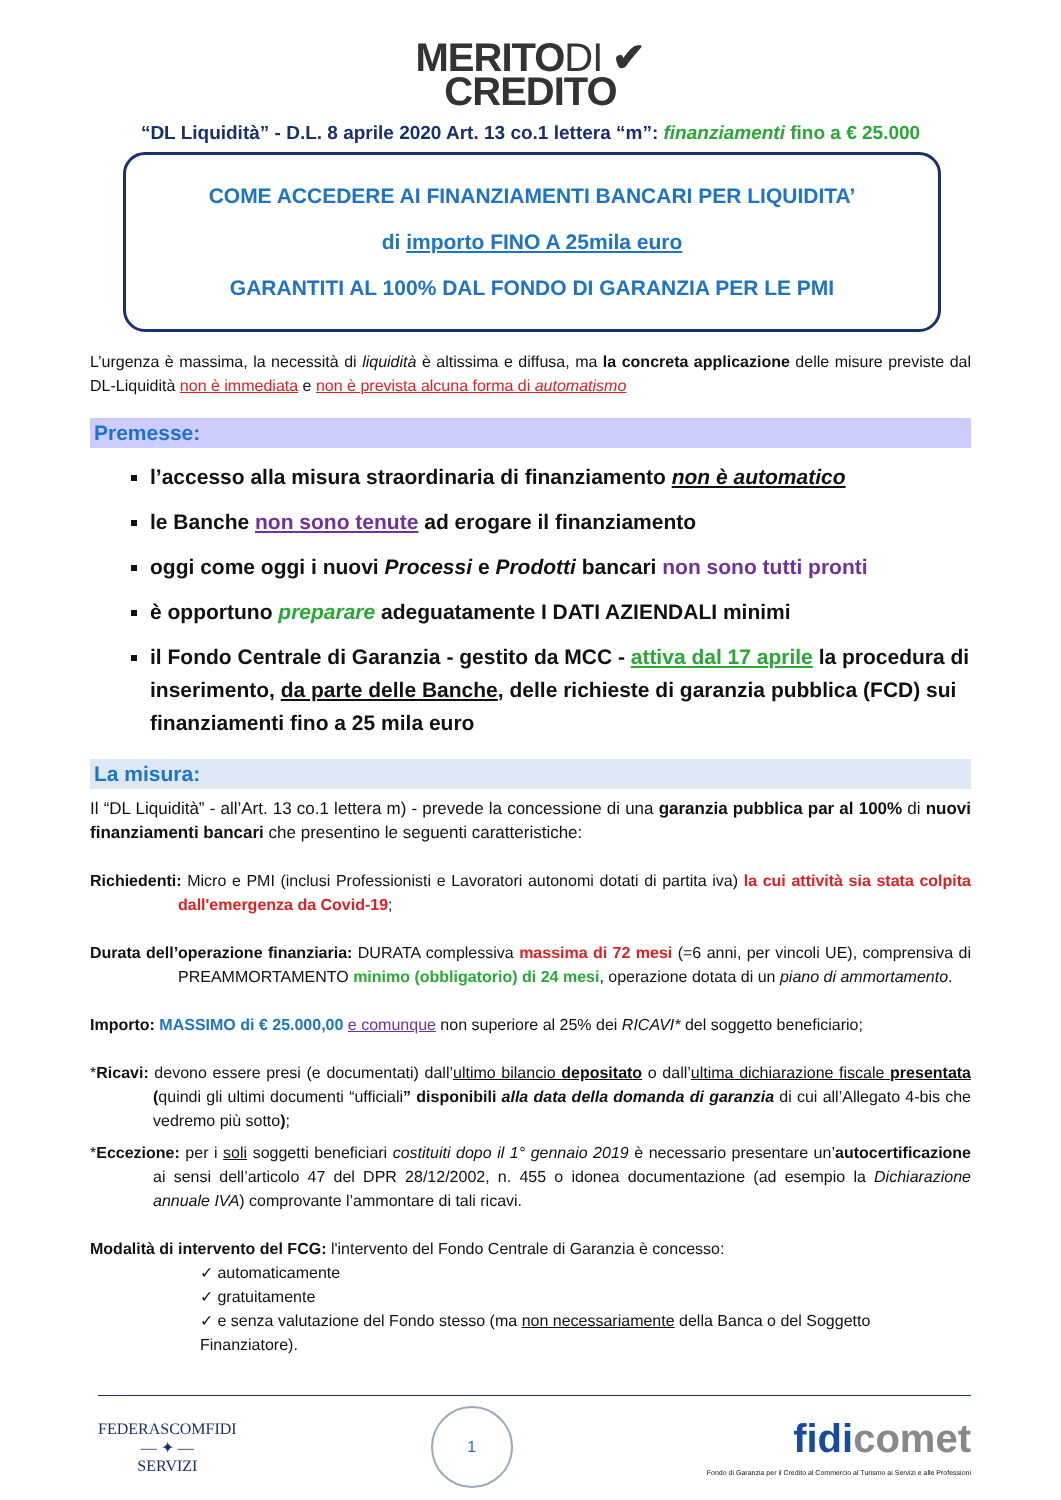MERITODI ✔
CREDITO
“DL Liquidità” - D.L. 8 aprile 2020 Art. 13 co.1 lettera “m”: finanziamenti fino a € 25.000
COME ACCEDERE AI FINANZIAMENTI BANCARI PER LIQUIDITA’
di importo FINO A 25mila euro
GARANTITI AL 100% DAL FONDO DI GARANZIA PER LE PMI
L’urgenza è massima, la necessità di liquidità è altissima e diffusa, ma la concreta applicazione delle misure previste dal DL-Liquidità non è immediata e non è prevista alcuna forma di automatismo
Premesse:
l’accesso alla misura straordinaria di finanziamento non è automatico
le Banche non sono tenute ad erogare il finanziamento
oggi come oggi i nuovi Processi e Prodotti bancari non sono tutti pronti
è opportuno preparare adeguatamente I DATI AZIENDALI minimi
il Fondo Centrale di Garanzia - gestito da MCC - attiva dal 17 aprile la procedura di inserimento, da parte delle Banche, delle richieste di garanzia pubblica (FCD) sui finanziamenti fino a 25 mila euro
La misura:
Il “DL Liquidità” - all’Art. 13 co.1 lettera m) - prevede la concessione di una garanzia pubblica par al 100% di nuovi finanziamenti bancari che presentino le seguenti caratteristiche:
Richiedenti: Micro e PMI (inclusi Professionisti e Lavoratori autonomi dotati di partita iva) la cui attività sia stata colpita dall'emergenza da Covid-19;
Durata dell’operazione finanziaria: DURATA complessiva massima di 72 mesi (=6 anni, per vincoli UE), comprensiva di PREAMMORTAMENTO minimo (obbligatorio) di 24 mesi, operazione dotata di un piano di ammortamento.
Importo: MASSIMO di € 25.000,00 e comunque non superiore al 25% dei RICAVI* del soggetto beneficiario;
*Ricavi: devono essere presi (e documentati) dall’ultimo bilancio depositato o dall’ultima dichiarazione fiscale presentata (quindi gli ultimi documenti “ufficiali” disponibili alla data della domanda di garanzia di cui all’Allegato 4-bis che vedremo più sotto);
*Eccezione: per i soli soggetti beneficiari costituiti dopo il 1° gennaio 2019 è necessario presentare un’autocertificazione ai sensi dell’articolo 47 del DPR 28/12/2002, n. 455 o idonea documentazione (ad esempio la Dichiarazione annuale IVA) comprovante l’ammontare di tali ricavi.
Modalità di intervento del FCG: l'intervento del Fondo Centrale di Garanzia è concesso:
✓ automaticamente
✓ gratuitamente
✓ e senza valutazione del Fondo stesso (ma non necessariamente della Banca o del Soggetto Finanziatore).
FEDERASCOMFIDI
— ✦ —
SERVIZI
1
fidi comet
Fondo di Garanzia per il Credito al Commercio al Turismo ai Servizi e alle Professioni